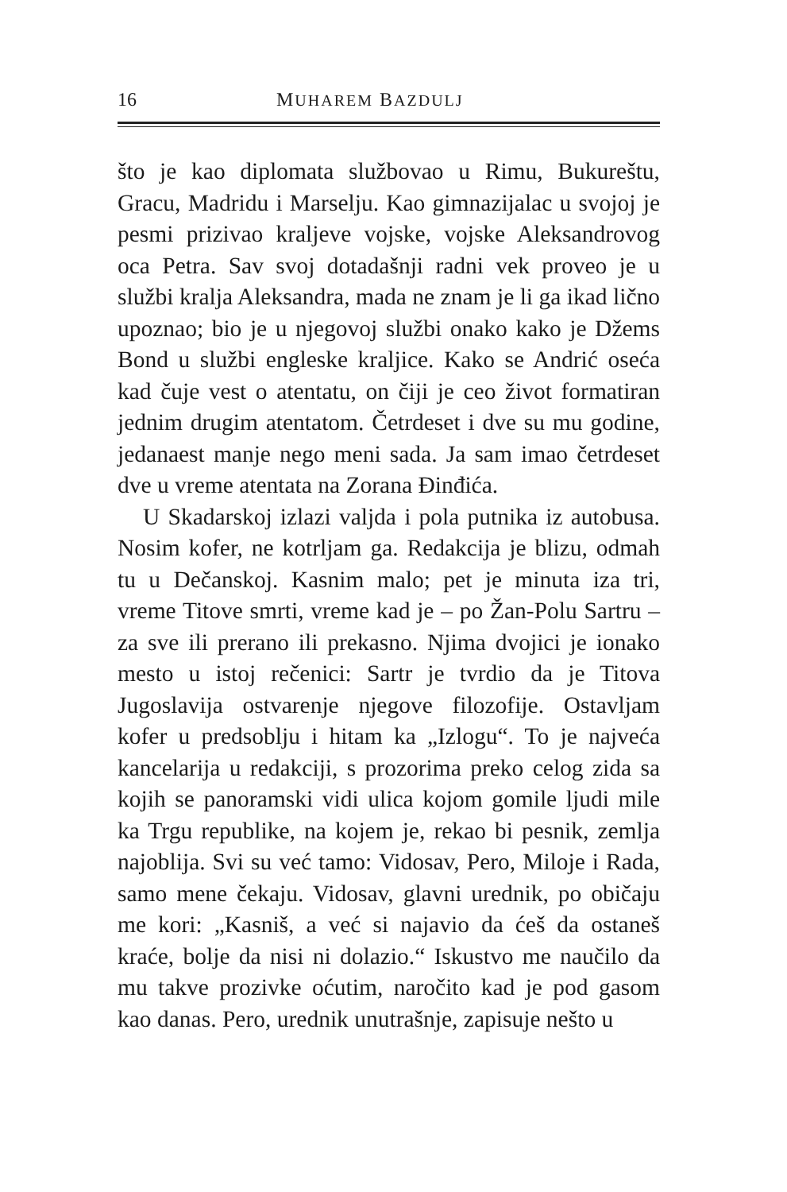16 MUHAREM BAZDULJ
što je kao diplomata službovao u Rimu, Bukurešt­u, Gracu, Madridu i Marselju. Kao gimnazijalac u svojoj je pesmi prizivao kraljeve vojske, vojske Aleksandrovog oca Petra. Sav svoj dotadašnji radni vek proveo je u službi kralja Aleksandra, mada ne znam je li ga ikad lično upoznao; bio je u njegovoj službi onako kako je Džems Bond u službi engleske kraljice. Kako se Andrić oseća kad čuje vest o atentatu, on čiji je ceo život formatiran jednim drugim atentatom. Četrdeset i dve su mu godine, jedanaest manje nego meni sada. Ja sam imao četrdeset dve u vreme atentata na Zorana Đinđića.
U Skadarskoj izlazi valjda i pola putnika iz autobusa. Nosim kofer, ne kotrljam ga. Redakcija je blizu, odmah tu u Dečanskoj. Kasnim malo; pet je minuta iza tri, vreme Titove smrti, vreme kad je – po Žan-Polu Sartru – za sve ili prerano ili prekasno. Njima dvojici je ionako mesto u istoj rečenici: Sartr je tvrdio da je Titova Jugoslavija ostvarenje njegove filozofije. Ostavljam kofer u predsoblju i hitam ka „Izlogu“. To je najveća kancelarija u redakciji, s prozorima preko celog zida sa kojih se panoramski vidi ulica kojom gomile ljudi mile ka Trgu republike, na kojem je, rekao bi pesnik, zemlja najoblija. Svi su već tamo: Vidosav, Pero, Miloje i Rada, samo mene čekaju. Vidosav, glavni urednik, po običaju me kori: „Kasniš, a već si najavio da ćeš da ostaneš kraće, bolje da nisi ni dolazio.“ Iskustvo me naučilo da mu takve prozivke oćutim, naročito kad je pod gasom kao danas. Pero, urednik unutrašnje, zapisuje nešto u